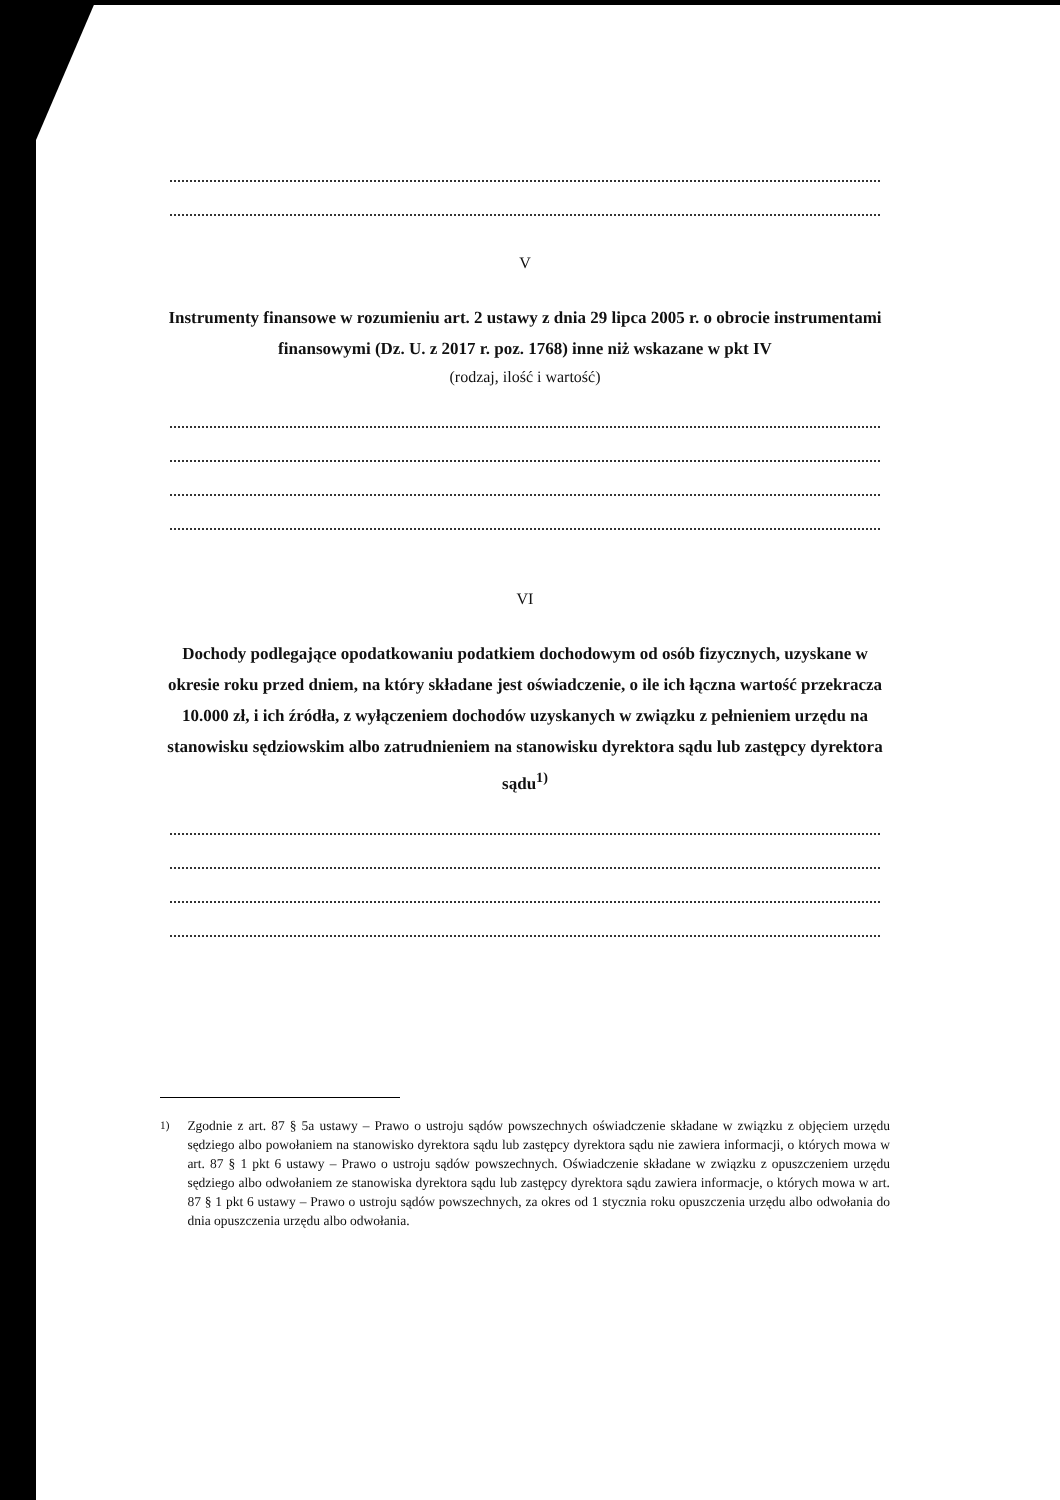V
Instrumenty finansowe w rozumieniu art. 2 ustawy z dnia 29 lipca 2005 r. o obrocie instrumentami finansowymi (Dz. U. z 2017 r. poz. 1768) inne niż wskazane w pkt IV
(rodzaj, ilość i wartość)
VI
Dochody podlegające opodatkowaniu podatkiem dochodowym od osób fizycznych, uzyskane w okresie roku przed dniem, na który składane jest oświadczenie, o ile ich łączna wartość przekracza 10.000 zł, i ich źródła, z wyłączeniem dochodów uzyskanych w związku z pełnieniem urzędu na stanowisku sędziowskim albo zatrudnieniem na stanowisku dyrektora sądu lub zastępcy dyrektora sądu<sup>1)</sup>
<sup>1)</sup> Zgodnie z art. 87 § 5a ustawy – Prawo o ustroju sądów powszechnych oświadczenie składane w związku z objęciem urzędu sędziego albo powołaniem na stanowisko dyrektora sądu lub zastępcy dyrektora sądu nie zawiera informacji, o których mowa w art. 87 § 1 pkt 6 ustawy – Prawo o ustroju sądów powszechnych. Oświadczenie składane w związku z opuszczeniem urzędu sędziego albo odwołaniem ze stanowiska dyrektora sądu lub zastępcy dyrektora sądu zawiera informacje, o których mowa w art. 87 § 1 pkt 6 ustawy – Prawo o ustroju sądów powszechnych, za okres od 1 stycznia roku opuszczenia urzędu albo odwołania do dnia opuszczenia urzędu albo odwołania.